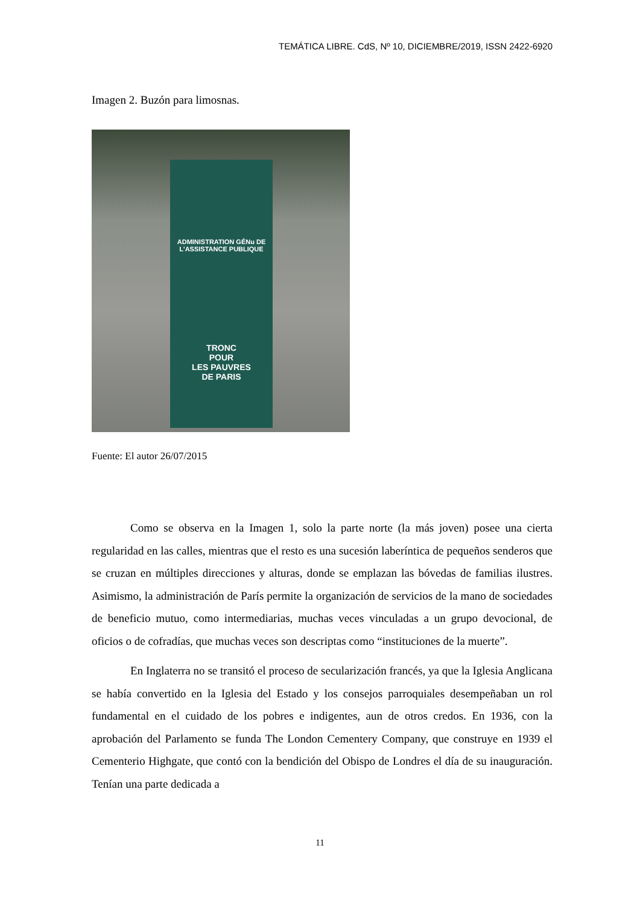TEMÁTICA LIBRE. CdS, Nº 10, DICIEMBRE/2019, ISSN 2422-6920
Imagen 2. Buzón para limosnas.
ADMINISTRATION GÉNu DE
L'ASSISTANCE PUBLIQUE
TRONC
POUR
LES PAUVRES
DE PARIS
Fuente: El autor 26/07/2015
Como se observa en la Imagen 1, solo la parte norte (la más joven) posee una cierta regularidad en las calles, mientras que el resto es una sucesión laberíntica de pequeños senderos que se cruzan en múltiples direcciones y alturas, donde se emplazan las bóvedas de familias ilustres. Asimismo, la administración de París permite la organización de servicios de la mano de sociedades de beneficio mutuo, como intermediarias, muchas veces vinculadas a un grupo devocional, de oficios o de cofradías, que muchas veces son descriptas como “instituciones de la muerte”.
En Inglaterra no se transitó el proceso de secularización francés, ya que la Iglesia Anglicana se había convertido en la Iglesia del Estado y los consejos parroquiales desempeñaban un rol fundamental en el cuidado de los pobres e indigentes, aun de otros credos. En 1936, con la aprobación del Parlamento se funda The London Cementery Company, que construye en 1939 el Cementerio Highgate, que contó con la bendición del Obispo de Londres el día de su inauguración. Tenían una parte dedicada a
11